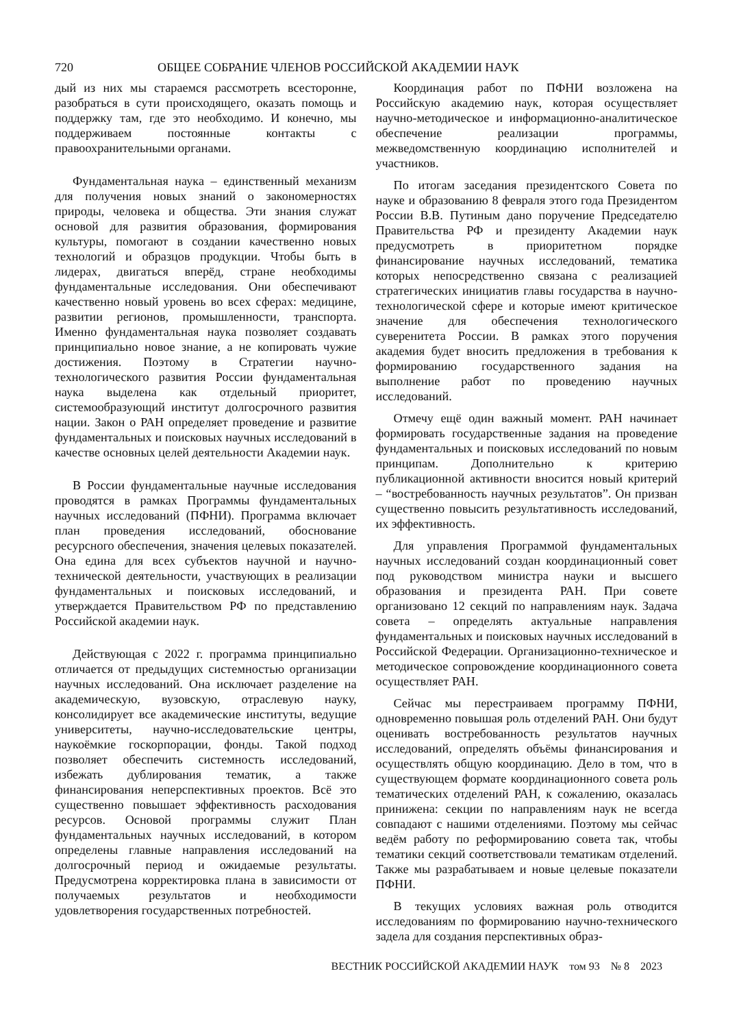720 ОБЩЕЕ СОБРАНИЕ ЧЛЕНОВ РОССИЙСКОЙ АКАДЕМИИ НАУК
дый из них мы стараемся рассмотреть всесторонне, разобраться в сути происходящего, оказать помощь и поддержку там, где это необходимо. И конечно, мы поддерживаем постоянные контакты с правоохранительными органами.
Фундаментальная наука – единственный механизм для получения новых знаний о закономерностях природы, человека и общества. Эти знания служат основой для развития образования, формирования культуры, помогают в создании качественно новых технологий и образцов продукции. Чтобы быть в лидерах, двигаться вперёд, стране необходимы фундаментальные исследования. Они обеспечивают качественно новый уровень во всех сферах: медицине, развитии регионов, промышленности, транспорта. Именно фундаментальная наука позволяет создавать принципиально новое знание, а не копировать чужие достижения. Поэтому в Стратегии научно-технологического развития России фундаментальная наука выделена как отдельный приоритет, системообразующий институт долгосрочного развития нации. Закон о РАН определяет проведение и развитие фундаментальных и поисковых научных исследований в качестве основных целей деятельности Академии наук.
В России фундаментальные научные исследования проводятся в рамках Программы фундаментальных научных исследований (ПФНИ). Программа включает план проведения исследований, обоснование ресурсного обеспечения, значения целевых показателей. Она едина для всех субъектов научной и научно-технической деятельности, участвующих в реализации фундаментальных и поисковых исследований, и утверждается Правительством РФ по представлению Российской академии наук.
Действующая с 2022 г. программа принципиально отличается от предыдущих системностью организации научных исследований. Она исключает разделение на академическую, вузовскую, отраслевую науку, консолидирует все академические институты, ведущие университеты, научно-исследовательские центры, наукоёмкие госкорпорации, фонды. Такой подход позволяет обеспечить системность исследований, избежать дублирования тематик, а также финансирования неперспективных проектов. Всё это существенно повышает эффективность расходования ресурсов. Основой программы служит План фундаментальных научных исследований, в котором определены главные направления исследований на долгосрочный период и ожидаемые результаты. Предусмотрена корректировка плана в зависимости от получаемых результатов и необходимости удовлетворения государственных потребностей.
Координация работ по ПФНИ возложена на Российскую академию наук, которая осуществляет научно-методическое и информационно-аналитическое обеспечение реализации программы, межведомственную координацию исполнителей и участников.
По итогам заседания президентского Совета по науке и образованию 8 февраля этого года Президентом России В.В. Путиным дано поручение Председателю Правительства РФ и президенту Академии наук предусмотреть в приоритетном порядке финансирование научных исследований, тематика которых непосредственно связана с реализацией стратегических инициатив главы государства в научно-технологической сфере и которые имеют критическое значение для обеспечения технологического суверенитета России. В рамках этого поручения академия будет вносить предложения в требования к формированию государственного задания на выполнение работ по проведению научных исследований.
Отмечу ещё один важный момент. РАН начинает формировать государственные задания на проведение фундаментальных и поисковых исследований по новым принципам. Дополнительно к критерию публикационной активности вносится новый критерий – “востребованность научных результатов”. Он призван существенно повысить результативность исследований, их эффективность.
Для управления Программой фундаментальных научных исследований создан координационный совет под руководством министра науки и высшего образования и президента РАН. При совете организовано 12 секций по направлениям наук. Задача совета – определять актуальные направления фундаментальных и поисковых научных исследований в Российской Федерации. Организационно-техническое и методическое сопровождение координационного совета осуществляет РАН.
Сейчас мы перестраиваем программу ПФНИ, одновременно повышая роль отделений РАН. Они будут оценивать востребованность результатов научных исследований, определять объёмы финансирования и осуществлять общую координацию. Дело в том, что в существующем формате координационного совета роль тематических отделений РАН, к сожалению, оказалась принижена: секции по направлениям наук не всегда совпадают с нашими отделениями. Поэтому мы сейчас ведём работу по реформированию совета так, чтобы тематики секций соответствовали тематикам отделений. Также мы разрабатываем и новые целевые показатели ПФНИ.
В текущих условиях важная роль отводится исследованиям по формированию научно-технического задела для создания перспективных образ-
ВЕСТНИК РОССИЙСКОЙ АКАДЕМИИ НАУК том 93 № 8 2023